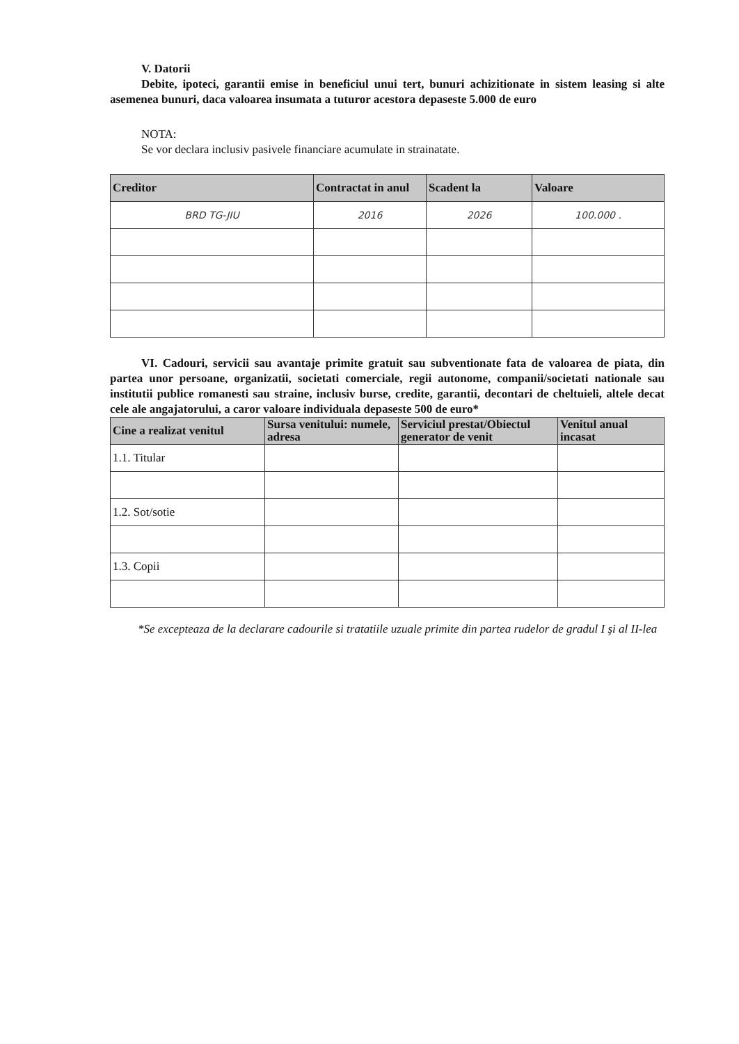V. Datorii
Debite, ipoteci, garantii emise in beneficiul unui tert, bunuri achizitionate in sistem leasing si alte asemenea bunuri, daca valoarea insumata a tuturor acestora depaseste 5.000 de euro
NOTA:
Se vor declara inclusiv pasivele financiare acumulate in strainatate.
| Creditor | Contractat in anul | Scadent la | Valoare |
| --- | --- | --- | --- |
| BRD TG-JIU | 2016 | 2026 | 100.000 . |
VI. Cadouri, servicii sau avantaje primite gratuit sau subventionate fata de valoarea de piata, din partea unor persoane, organizatii, societati comerciale, regii autonome, companii/societati nationale sau institutii publice romanesti sau straine, inclusiv burse, credite, garantii, decontari de cheltuieli, altele decat cele ale angajatorului, a caror valoare individuala depaseste 500 de euro*
| Cine a realizat venitul | Sursa venitului: numele, adresa | Serviciul prestat/Obiectul generator de venit | Venitul anual incasat |
| --- | --- | --- | --- |
| 1.1. Titular | | | |
| 1.2. Sot/sotie | | | |
| 1.3. Copii | | | |
*Se excepteaza de la declarare cadourile si tratatiile uzuale primite din partea rudelor de gradul I şi al II-lea